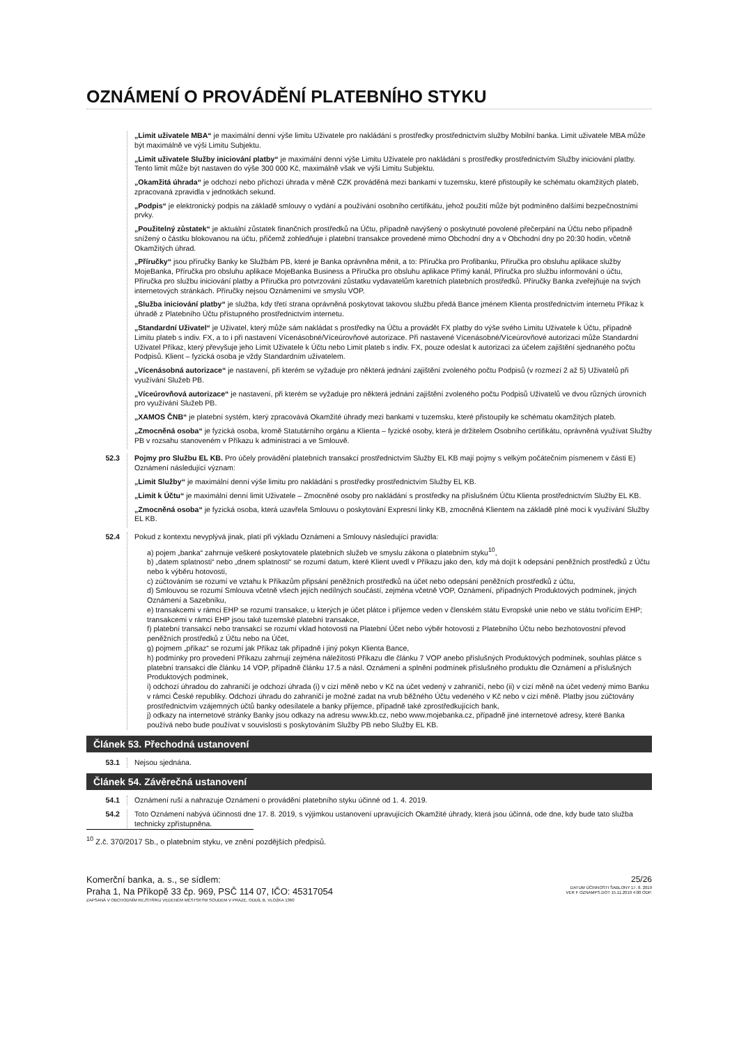OZNÁMENÍ O PROVÁDĚNÍ PLATEBNÍHO STYKU
„Limit uživatele MBA“ je maximální denní výše limitu Uživatele pro nakládání s prostředky prostřednictvím služby Mobilní banka. Limit uživatele MBA může být maximálně ve výši Limitu Subjektu.
„Limit uživatele Služby iniciování platby“ je maximální denní výše Limitu Uživatele pro nakládání s prostředky prostřednictvím Služby iniciování platby. Tento limit může být nastaven do výše 300 000 Kč, maximálně však ve výši Limitu Subjektu.
„Okamžitá úhrada“ je odchozí nebo příchozí úhrada v měně CZK prováděná mezi bankami v tuzemsku, které přistoupily ke schématu okamžitých plateb, zpracovaná zpravidla v jednotkách sekund.
„Podpis“ je elektronický podpis na základě smlouvy o vydání a používání osobního certifikátu, jehož použití může být podmíněno dalšími bezpečnostními prvky.
„Použitelný zůstatek“ je aktuální zůstatek finančních prostředků na Účtu, případně navýšený o poskytnuté povolené přečerpání na Účtu nebo případně snížený o částku blokovanou na účtu, přičemž zohledňuje i platební transakce provedené mimo Obchodní dny a v Obchodní dny po 20:30 hodin, včetně Okamžitých úhrad.
„Příručky“ jsou příručky Banky ke Službám PB, které je Banka oprávněna měnit, a to: Příručka pro Profibanku, Příručka pro obsluhu aplikace služby MojeBanka, Příručka pro obsluhu aplikace MojeBanka Business a Příručka pro obsluhu aplikace Přímý kanál, Příručka pro službu informování o účtu, Příručka pro službu iniciování platby a Příručka pro potvrzování zůstatku vydavatelům karetních platebních prostředků. Příručky Banka zveřejňuje na svých internetových stránkách. Příručky nejsou Oznámeními ve smyslu VOP.
„Služba iniciování platby“ je služba, kdy třetí strana oprávněná poskytovat takovou službu předá Bance jménem Klienta prostřednictvím internetu Příkaz k úhradě z Platebního Účtu přístupného prostřednictvím internetu.
„Standardní Uživatel“ je Uživatel, který může sám nakládat s prostředky na Účtu a provádět FX platby do výše svého Limitu Uživatele k Účtu, případně Limitu plateb s indiv. FX, a to i při nastavení Vícenásobné/Víceúrovňové autorizace. Při nastavené Vícenásobné/Víceúrovňové autorizaci může Standardní Uživatel Příkaz, který převyšuje jeho Limit Uživatele k Účtu nebo Limit plateb s indiv. FX, pouze odeslat k autorizaci za účelem zajištění sjednaného počtu Podpisů. Klient – fyzická osoba je vždy Standardním uživatelem.
„Vícenásobná autorizace“ je nastavení, při kterém se vyžaduje pro některá jednání zajištění zvoleného počtu Podpisů (v rozmezí 2 až 5) Uživatelů při využívání Služeb PB.
„Víceúrovňová autorizace“ je nastavení, při kterém se vyžaduje pro některá jednání zajištění zvoleného počtu Podpisů Uživatelů ve dvou různých úrovních pro využívání Služeb PB.
„XAMOS ČNB“ je platební systém, který zpracovává Okamžité úhrady mezi bankami v tuzemsku, které přistoupily ke schématu okamžitých plateb.
„Zmocněná osoba“ je fyzická osoba, kromě Statutárního orgánu a Klienta – fyzické osoby, která je držitelem Osobního certifikátu, oprávněná využívat Služby PB v rozsahu stanoveném v Příkazu k administraci a ve Smlouvě.
52.3 Pojmy pro Službu EL KB. Pro účely provádění platebních transakcí prostřednictvím Služby EL KB mají pojmy s velkým počátečním písmenem v části E) Oznámení následující význam:
„Limit Služby“ je maximální denní výše limitu pro nakládání s prostředky prostřednictvím Služby EL KB.
„Limit k Účtu“ je maximální denní limit Uživatele – Zmocněné osoby pro nakládání s prostředky na příslušném Účtu Klienta prostřednictvím Služby EL KB.
„Zmocněná osoba“ je fyzická osoba, která uzavřela Smlouvu o poskytování Expresní linky KB, zmocněná Klientem na základě plné moci k využívání Služby EL KB.
52.4 Pokud z kontextu nevyplývá jinak, platí při výkladu Oznámení a Smlouvy následující pravidla:
a) pojem „banka“ zahrnuje veškeré poskytovatele platebních služeb ve smyslu zákona o platebním styku<sup>10</sup>,
b) „datem splatnosti“ nebo „dnem splatnosti“ se rozumí datum, které Klient uvedl v Příkazu jako den, kdy má dojít k odepsání peněžních prostředků z Účtu nebo k výběru hotovosti,
c) zúčtováním se rozumí ve vztahu k Příkazům připsání peněžních prostředků na účet nebo odepsání peněžních prostředků z účtu,
d) Smlouvou se rozumí Smlouva včetně všech jejích nedílných součástí, zejména včetně VOP, Oznámení, případných Produktových podmínek, jiných Oznámení a Sazebníku,
e) transakcemi v rámci EHP se rozumí transakce, u kterých je účet plátce i příjemce veden v členském státu Evropské unie nebo ve státu tvořícím EHP; transakcemi v rámci EHP jsou také tuzemské platební transakce,
f) platební transakcí nebo transakcí se rozumí vklad hotovosti na Platební Účet nebo výběr hotovosti z Platebního Účtu nebo bezhotovostní převod peněžních prostředků z Účtu nebo na Účet,
g) pojmem „příkaz“ se rozumí jak Příkaz tak případně i jiný pokyn Klienta Bance,
h) podmínky pro provedení Příkazu zahrnují zejména náležitosti Příkazu dle článku 7 VOP anebo příslušných Produktových podmínek, souhlas plátce s platební transakcí dle článku 14 VOP, případně článku 17.5 a násl. Oznámení a splnění podmínek příslušného produktu dle Oznámení a příslušných Produktových podmínek,
i) odchozí úhradou do zahraničí je odchozí úhrada (i) v cizí měně nebo v Kč na účet vedený v zahraničí, nebo (ii) v cizí měně na účet vedený mimo Banku v rámci České republiky. Odchozí úhradu do zahraničí je možné zadat na vrub běžného Účtu vedeného v Kč nebo v cizí měně. Platby jsou zúčtovány prostřednictvím vzájemných účtů banky odesílatele a banky příjemce, případně také zprostředkujících bank,
j) odkazy na internetové stránky Banky jsou odkazy na adresu www.kb.cz, nebo www.mojebanka.cz, případně jiné internetové adresy, které Banka používá nebo bude používat v souvislosti s poskytováním Služby PB nebo Služby EL KB.
Článek 53. Přechodná ustanovení
53.1 Nejsou sjednána.
Článek 54. Závěrečná ustanovení
54.1 Oznámení ruší a nahrazuje Oznámení o provádění platebního styku účinné od 1. 4. 2019.
54.2 Toto Oznámení nabývá účinnosti dne 17. 8. 2019, s výjimkou ustanovení upravujících Okamžité úhrady, která jsou účinná, ode dne, kdy bude tato služba technicky zpřístupněna.
<sup>10</sup> Z.č. 370/2017 Sb., o platebním styku, ve znění pozdějších předpisů.
Komerční banka, a. s., se sídlem:
Praha 1, Na Příkopě 33 čp. 969, PSČ 114 07, IČO: 45317054
ZAPSANÁ V OBCHODNÍM REJSTŘÍKU VEDENÉM MĚSTSKÝM SOUDEM V PRAZE, ODDÍL B, VLOŽKA 1360
25/26
DATUM ÚČINNOSTI ŠABLONY 17. 8. 2019
VER F OZNAMPS.DOT 15.11.2019 4:00 ODP.